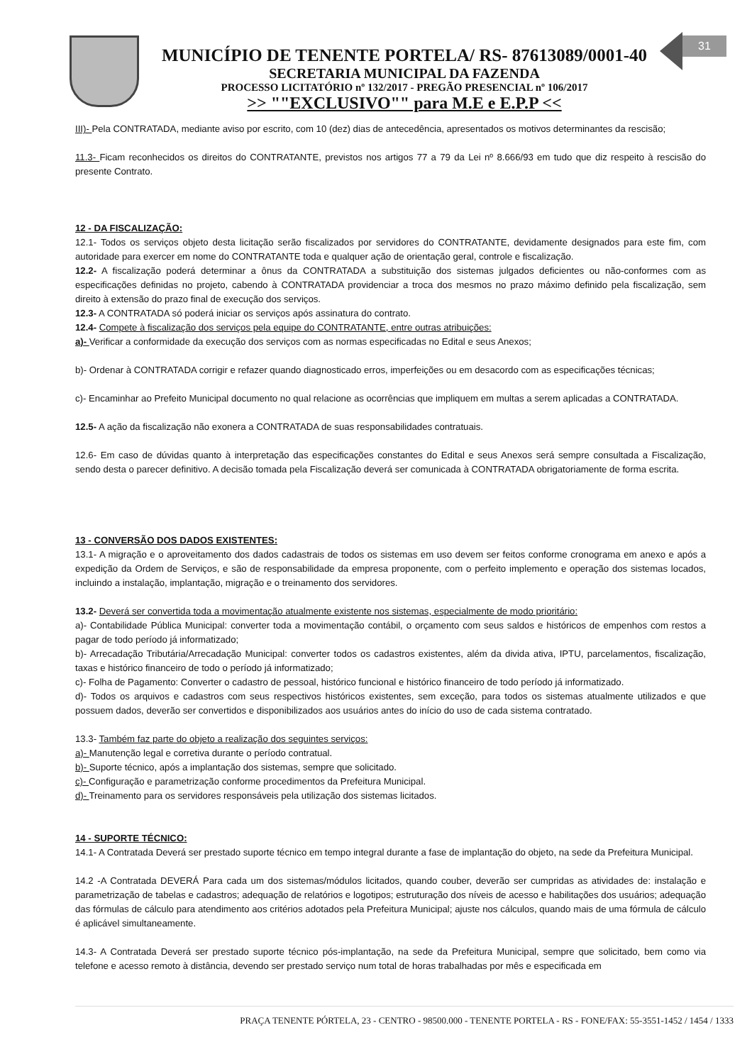31
MUNICÍPIO DE TENENTE PORTELA/ RS- 87613089/0001-40
SECRETARIA MUNICIPAL DA FAZENDA
PROCESSO LICITATÓRIO nº 132/2017 - PREGÃO PRESENCIAL nº 106/2017
>> ""EXCLUSIVO"" para M.E e E.P.P <<
III)- Pela CONTRATADA, mediante aviso por escrito, com 10 (dez) dias de antecedência, apresentados os motivos determinantes da rescisão;
11.3- Ficam reconhecidos os direitos do CONTRATANTE, previstos nos artigos 77 a 79 da Lei nº 8.666/93 em tudo que diz respeito à rescisão do presente Contrato.
12 - DA FISCALIZAÇÃO:
12.1- Todos os serviços objeto desta licitação serão fiscalizados por servidores do CONTRATANTE, devidamente designados para este fim, com autoridade para exercer em nome do CONTRATANTE toda e qualquer ação de orientação geral, controle e fiscalização.
12.2- A fiscalização poderá determinar a ônus da CONTRATADA a substituição dos sistemas julgados deficientes ou não-conformes com as especificações definidas no projeto, cabendo à CONTRATADA providenciar a troca dos mesmos no prazo máximo definido pela fiscalização, sem direito à extensão do prazo final de execução dos serviços.
12.3- A CONTRATADA só poderá iniciar os serviços após assinatura do contrato.
12.4- Compete à fiscalização dos serviços pela equipe do CONTRATANTE, entre outras atribuições:
a)- Verificar a conformidade da execução dos serviços com as normas especificadas no Edital e seus Anexos;
b)- Ordenar à CONTRATADA corrigir e refazer quando diagnosticado erros, imperfeições ou em desacordo com as especificações técnicas;
c)- Encaminhar ao Prefeito Municipal documento no qual relacione as ocorrências que impliquem em multas a serem aplicadas a CONTRATADA.
12.5- A ação da fiscalização não exonera a CONTRATADA de suas responsabilidades contratuais.
12.6- Em caso de dúvidas quanto à interpretação das especificações constantes do Edital e seus Anexos será sempre consultada a Fiscalização, sendo desta o parecer definitivo. A decisão tomada pela Fiscalização deverá ser comunicada à CONTRATADA obrigatoriamente de forma escrita.
13 - CONVERSÃO DOS DADOS EXISTENTES:
13.1- A migração e o aproveitamento dos dados cadastrais de todos os sistemas em uso devem ser feitos conforme cronograma em anexo e após a expedição da Ordem de Serviços, e são de responsabilidade da empresa proponente, com o perfeito implemento e operação dos sistemas locados, incluindo a instalação, implantação, migração e o treinamento dos servidores.
13.2- Deverá ser convertida toda a movimentação atualmente existente nos sistemas, especialmente de modo prioritário:
a)- Contabilidade Pública Municipal: converter toda a movimentação contábil, o orçamento com seus saldos e históricos de empenhos com restos a pagar de todo período já informatizado;
b)- Arrecadação Tributária/Arrecadação Municipal: converter todos os cadastros existentes, além da divida ativa, IPTU, parcelamentos, fiscalização, taxas e histórico financeiro de todo o período já informatizado;
c)- Folha de Pagamento: Converter o cadastro de pessoal, histórico funcional e histórico financeiro de todo período já informatizado.
d)- Todos os arquivos e cadastros com seus respectivos históricos existentes, sem exceção, para todos os sistemas atualmente utilizados e que possuem dados, deverão ser convertidos e disponibilizados aos usuários antes do início do uso de cada sistema contratado.
13.3- Também faz parte do objeto a realização dos seguintes serviços:
a)- Manutenção legal e corretiva durante o período contratual.
b)- Suporte técnico, após a implantação dos sistemas, sempre que solicitado.
c)- Configuração e parametrização conforme procedimentos da Prefeitura Municipal.
d)- Treinamento para os servidores responsáveis pela utilização dos sistemas licitados.
14 - SUPORTE TÉCNICO:
14.1- A Contratada Deverá ser prestado suporte técnico em tempo integral durante a fase de implantação do objeto, na sede da Prefeitura Municipal.
14.2 -A Contratada DEVERÁ Para cada um dos sistemas/módulos licitados, quando couber, deverão ser cumpridas as atividades de: instalação e parametrização de tabelas e cadastros; adequação de relatórios e logotipos; estruturação dos níveis de acesso e habilitações dos usuários; adequação das fórmulas de cálculo para atendimento aos critérios adotados pela Prefeitura Municipal; ajuste nos cálculos, quando mais de uma fórmula de cálculo é aplicável simultaneamente.
14.3- A Contratada Deverá ser prestado suporte técnico pós-implantação, na sede da Prefeitura Municipal, sempre que solicitado, bem como via telefone e acesso remoto à distância, devendo ser prestado serviço num total de horas trabalhadas por mês e especificada em
PRAÇA TENENTE PÓRTELA, 23 - CENTRO - 98500.000 - TENENTE PORTELA - RS - FONE/FAX: 55-3551-1452 / 1454 / 1333